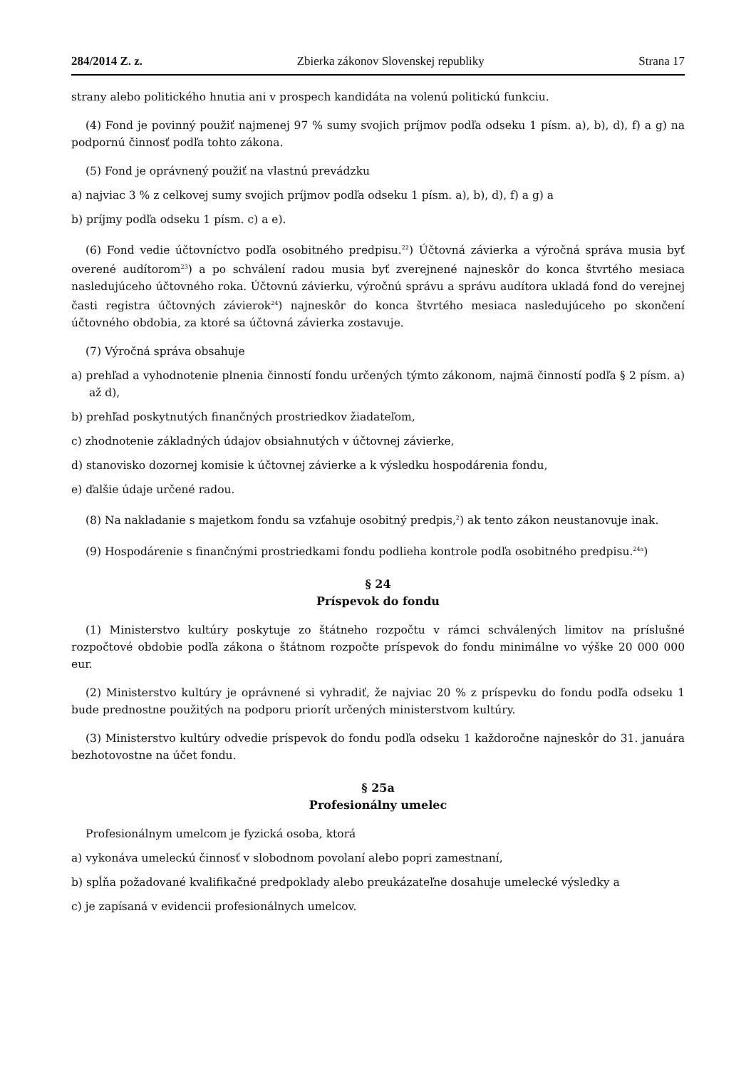284/2014 Z. z. Zbierka zákonov Slovenskej republiky Strana 17
strany alebo politického hnutia ani v prospech kandidáta na volenú politickú funkciu.
(4) Fond je povinný použiť najmenej 97 % sumy svojich príjmov podľa odseku 1 písm. a), b), d), f) a g) na podpornú činnosť podľa tohto zákona.
(5) Fond je oprávnený použiť na vlastnú prevádzku
a) najviac 3 % z celkovej sumy svojich príjmov podľa odseku 1 písm. a), b), d), f) a g) a
b) príjmy podľa odseku 1 písm. c) a e).
(6) Fond vedie účtovníctvo podľa osobitného predpisu.<sup>22</sup>) Účtovná závierka a výročná správa musia byť overené audítorom<sup>23</sup>) a po schválení radou musia byť zverejnené najneskôr do konca štvrtého mesiaca nasledujúceho účtovného roka. Účtovnú závierku, výročnú správu a správu audítora ukladá fond do verejnej časti registra účtovných závierok<sup>24</sup>) najneskôr do konca štvrtého mesiaca nasledujúceho po skončení účtovného obdobia, za ktoré sa účtovná závierka zostavuje.
(7) Výročná správa obsahuje
a) prehľad a vyhodnotenie plnenia činností fondu určených týmto zákonom, najmä činností podľa § 2 písm. a) až d),
b) prehľad poskytnutých finančných prostriedkov žiadateľom,
c) zhodnotenie základných údajov obsiahnutých v účtovnej závierke,
d) stanovisko dozornej komisie k účtovnej závierke a k výsledku hospodárenia fondu,
e) ďalšie údaje určené radou.
(8) Na nakladanie s majetkom fondu sa vzťahuje osobitný predpis,<sup>2</sup>) ak tento zákon neustanovuje inak.
(9) Hospodárenie s finančnými prostriedkami fondu podlieha kontrole podľa osobitného predpisu.<sup>24a</sup>)
§ 24
Príspevok do fondu
(1) Ministerstvo kultúry poskytuje zo štátneho rozpočtu v rámci schválených limitov na príslušné rozpočtové obdobie podľa zákona o štátnom rozpočte príspevok do fondu minimálne vo výške 20 000 000 eur.
(2) Ministerstvo kultúry je oprávnené si vyhradiť, že najviac 20 % z príspevku do fondu podľa odseku 1 bude prednostne použitých na podporu priorít určených ministerstvom kultúry.
(3) Ministerstvo kultúry odvedie príspevok do fondu podľa odseku 1 každoročne najneskôr do 31. januára bezhotovostne na účet fondu.
§ 25a
Profesionálny umelec
Profesionálnym umelcom je fyzická osoba, ktorá
a) vykonáva umeleckú činnosť v slobodnom povolaní alebo popri zamestnaní,
b) spĺňa požadované kvalifikačné predpoklady alebo preukázateľne dosahuje umelecké výsledky a
c) je zapísaná v evidencii profesionálnych umelcov.